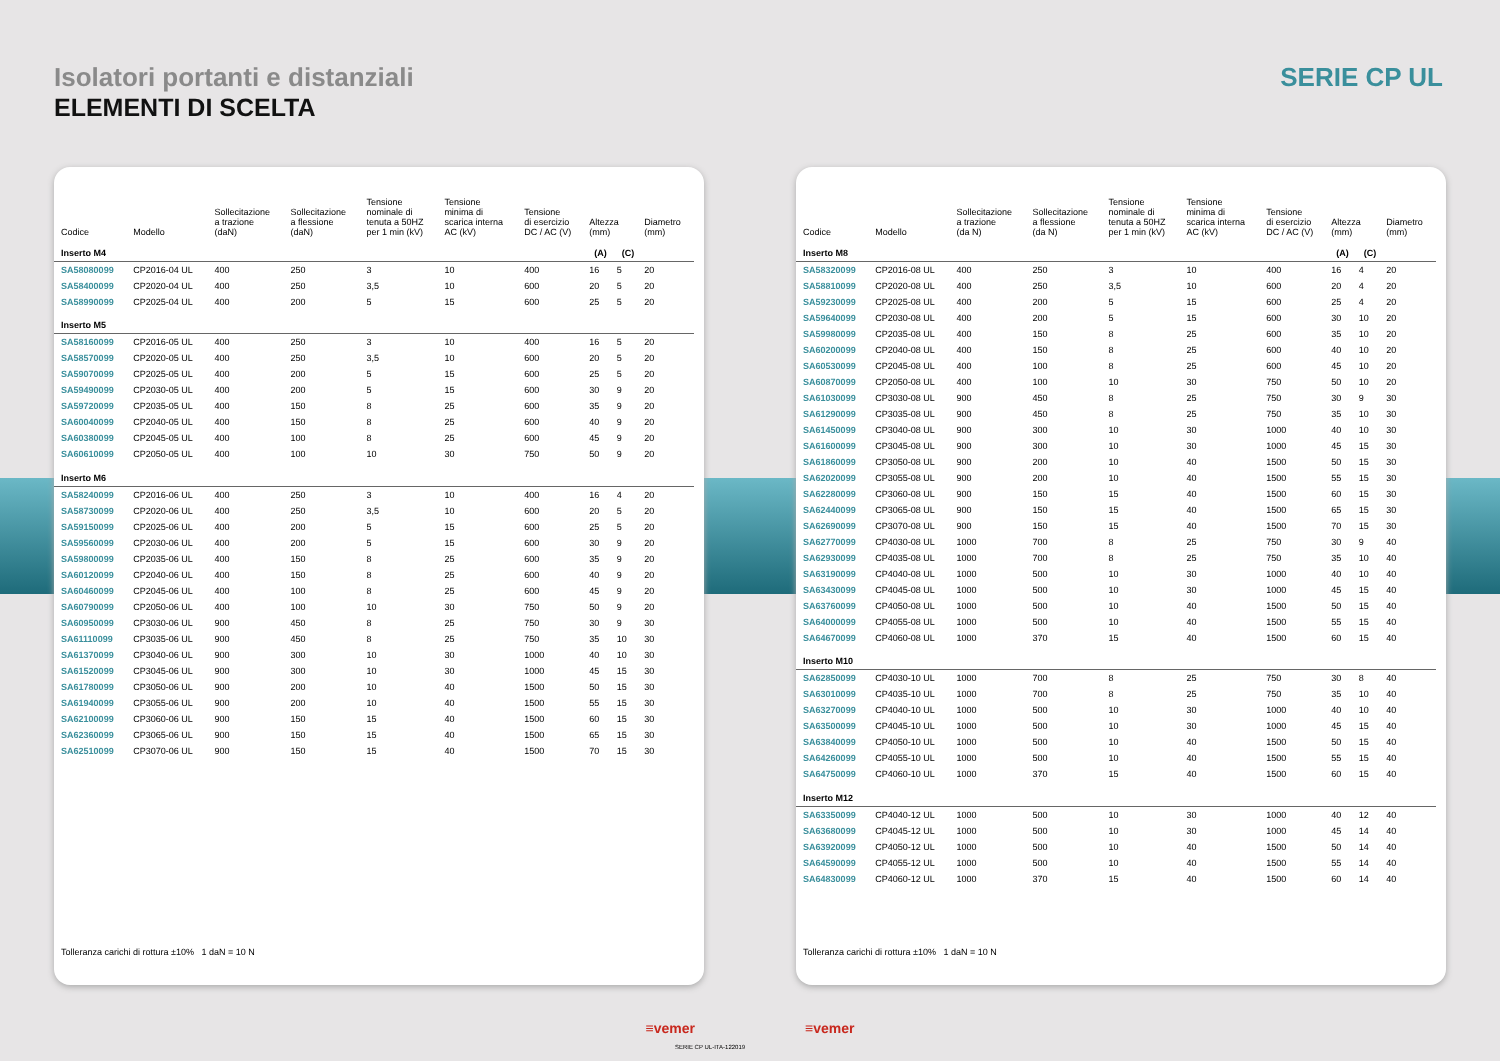Isolatori portanti e distanziali
ELEMENTI DI SCELTA
SERIE CP UL
| | Codice | Modello | Sollecitazione a trazione (daN) | Sollecitazione a flessione (daN) | Tensione nominale di tenuta a 50HZ per 1 min (kV) | Tensione minima di scarica interna AC (kV) | Tensione di esercizio DC / AC (V) | Altezza (mm) | | Diametro (mm) |
| --- | --- | --- | --- | --- | --- | --- | --- | --- | --- | --- |
| Inserto M4 | | | | | | | | (A) | (C) | |
| | SA58080099 | CP2016-04 UL | 400 | 250 | 3 | 10 | 400 | 16 | 5 | 20 |
| | SA58400099 | CP2020-04 UL | 400 | 250 | 3,5 | 10 | 600 | 20 | 5 | 20 |
| | SA58990099 | CP2025-04 UL | 400 | 200 | 5 | 15 | 600 | 25 | 5 | 20 |
| Inserto M5 | | | | | | | | | | |
| | SA58160099 | CP2016-05 UL | 400 | 250 | 3 | 10 | 400 | 16 | 5 | 20 |
| | SA58570099 | CP2020-05 UL | 400 | 250 | 3,5 | 10 | 600 | 20 | 5 | 20 |
| | SA59070099 | CP2025-05 UL | 400 | 200 | 5 | 15 | 600 | 25 | 5 | 20 |
| | SA59490099 | CP2030-05 UL | 400 | 200 | 5 | 15 | 600 | 30 | 9 | 20 |
| | SA59720099 | CP2035-05 UL | 400 | 150 | 8 | 25 | 600 | 35 | 9 | 20 |
| | SA60040099 | CP2040-05 UL | 400 | 150 | 8 | 25 | 600 | 40 | 9 | 20 |
| | SA60380099 | CP2045-05 UL | 400 | 100 | 8 | 25 | 600 | 45 | 9 | 20 |
| | SA60610099 | CP2050-05 UL | 400 | 100 | 10 | 30 | 750 | 50 | 9 | 20 |
| Inserto M6 | | | | | | | | | | |
| | SA58240099 | CP2016-06 UL | 400 | 250 | 3 | 10 | 400 | 16 | 4 | 20 |
| | SA58730099 | CP2020-06 UL | 400 | 250 | 3,5 | 10 | 600 | 20 | 5 | 20 |
| | SA59150099 | CP2025-06 UL | 400 | 200 | 5 | 15 | 600 | 25 | 5 | 20 |
| | SA59560099 | CP2030-06 UL | 400 | 200 | 5 | 15 | 600 | 30 | 9 | 20 |
| | SA59800099 | CP2035-06 UL | 400 | 150 | 8 | 25 | 600 | 35 | 9 | 20 |
| | SA60120099 | CP2040-06 UL | 400 | 150 | 8 | 25 | 600 | 40 | 9 | 20 |
| | SA60460099 | CP2045-06 UL | 400 | 100 | 8 | 25 | 600 | 45 | 9 | 20 |
| | SA60790099 | CP2050-06 UL | 400 | 100 | 10 | 30 | 750 | 50 | 9 | 20 |
| | SA60950099 | CP3030-06 UL | 900 | 450 | 8 | 25 | 750 | 30 | 9 | 30 |
| | SA61110099 | CP3035-06 UL | 900 | 450 | 8 | 25 | 750 | 35 | 10 | 30 |
| | SA61370099 | CP3040-06 UL | 900 | 300 | 10 | 30 | 1000 | 40 | 10 | 30 |
| | SA61520099 | CP3045-06 UL | 900 | 300 | 10 | 30 | 1000 | 45 | 15 | 30 |
| | SA61780099 | CP3050-06 UL | 900 | 200 | 10 | 40 | 1500 | 50 | 15 | 30 |
| | SA61940099 | CP3055-06 UL | 900 | 200 | 10 | 40 | 1500 | 55 | 15 | 30 |
| | SA62100099 | CP3060-06 UL | 900 | 150 | 15 | 40 | 1500 | 60 | 15 | 30 |
| | SA62360099 | CP3065-06 UL | 900 | 150 | 15 | 40 | 1500 | 65 | 15 | 30 |
| | SA62510099 | CP3070-06 UL | 900 | 150 | 15 | 40 | 1500 | 70 | 15 | 30 |
Tolleranza carichi di rottura ±10% 1 daN = 10 N
| | Codice | Modello | Sollecitazione a trazione (da N) | Sollecitazione a flessione (da N) | Tensione nominale di tenuta a 50HZ per 1 min (kV) | Tensione minima di scarica interna AC (kV) | Tensione di esercizio DC / AC (V) | Altezza (mm) | | Diametro (mm) |
| --- | --- | --- | --- | --- | --- | --- | --- | --- | --- | --- |
| Inserto M8 | | | | | | | | (A) | (C) | |
| | SA58320099 | CP2016-08 UL | 400 | 250 | 3 | 10 | 400 | 16 | 4 | 20 |
| | SA58810099 | CP2020-08 UL | 400 | 250 | 3,5 | 10 | 600 | 20 | 4 | 20 |
| | SA59230099 | CP2025-08 UL | 400 | 200 | 5 | 15 | 600 | 25 | 4 | 20 |
| | SA59640099 | CP2030-08 UL | 400 | 200 | 5 | 15 | 600 | 30 | 10 | 20 |
| | SA59980099 | CP2035-08 UL | 400 | 150 | 8 | 25 | 600 | 35 | 10 | 20 |
| | SA60200099 | CP2040-08 UL | 400 | 150 | 8 | 25 | 600 | 40 | 10 | 20 |
| | SA60530099 | CP2045-08 UL | 400 | 100 | 8 | 25 | 600 | 45 | 10 | 20 |
| | SA60870099 | CP2050-08 UL | 400 | 100 | 10 | 30 | 750 | 50 | 10 | 20 |
| | SA61030099 | CP3030-08 UL | 900 | 450 | 8 | 25 | 750 | 30 | 9 | 30 |
| | SA61290099 | CP3035-08 UL | 900 | 450 | 8 | 25 | 750 | 35 | 10 | 30 |
| | SA61450099 | CP3040-08 UL | 900 | 300 | 10 | 30 | 1000 | 40 | 10 | 30 |
| | SA61600099 | CP3045-08 UL | 900 | 300 | 10 | 30 | 1000 | 45 | 15 | 30 |
| | SA61860099 | CP3050-08 UL | 900 | 200 | 10 | 40 | 1500 | 50 | 15 | 30 |
| | SA62020099 | CP3055-08 UL | 900 | 200 | 10 | 40 | 1500 | 55 | 15 | 30 |
| | SA62280099 | CP3060-08 UL | 900 | 150 | 15 | 40 | 1500 | 60 | 15 | 30 |
| | SA62440099 | CP3065-08 UL | 900 | 150 | 15 | 40 | 1500 | 65 | 15 | 30 |
| | SA62690099 | CP3070-08 UL | 900 | 150 | 15 | 40 | 1500 | 70 | 15 | 30 |
| | SA62770099 | CP4030-08 UL | 1000 | 700 | 8 | 25 | 750 | 30 | 9 | 40 |
| | SA62930099 | CP4035-08 UL | 1000 | 700 | 8 | 25 | 750 | 35 | 10 | 40 |
| | SA63190099 | CP4040-08 UL | 1000 | 500 | 10 | 30 | 1000 | 40 | 10 | 40 |
| | SA63430099 | CP4045-08 UL | 1000 | 500 | 10 | 30 | 1000 | 45 | 15 | 40 |
| | SA63760099 | CP4050-08 UL | 1000 | 500 | 10 | 40 | 1500 | 50 | 15 | 40 |
| | SA64000099 | CP4055-08 UL | 1000 | 500 | 10 | 40 | 1500 | 55 | 15 | 40 |
| | SA64670099 | CP4060-08 UL | 1000 | 370 | 15 | 40 | 1500 | 60 | 15 | 40 |
| Inserto M10 | | | | | | | | | | |
| | SA62850099 | CP4030-10 UL | 1000 | 700 | 8 | 25 | 750 | 30 | 8 | 40 |
| | SA63010099 | CP4035-10 UL | 1000 | 700 | 8 | 25 | 750 | 35 | 10 | 40 |
| | SA63270099 | CP4040-10 UL | 1000 | 500 | 10 | 30 | 1000 | 40 | 10 | 40 |
| | SA63500099 | CP4045-10 UL | 1000 | 500 | 10 | 30 | 1000 | 45 | 15 | 40 |
| | SA63840099 | CP4050-10 UL | 1000 | 500 | 10 | 40 | 1500 | 50 | 15 | 40 |
| | SA64260099 | CP4055-10 UL | 1000 | 500 | 10 | 40 | 1500 | 55 | 15 | 40 |
| | SA64750099 | CP4060-10 UL | 1000 | 370 | 15 | 40 | 1500 | 60 | 15 | 40 |
| Inserto M12 | | | | | | | | | | |
| | SA63350099 | CP4040-12 UL | 1000 | 500 | 10 | 30 | 1000 | 40 | 12 | 40 |
| | SA63680099 | CP4045-12 UL | 1000 | 500 | 10 | 30 | 1000 | 45 | 14 | 40 |
| | SA63920099 | CP4050-12 UL | 1000 | 500 | 10 | 40 | 1500 | 50 | 14 | 40 |
| | SA64590099 | CP4055-12 UL | 1000 | 500 | 10 | 40 | 1500 | 55 | 14 | 40 |
| | SA64830099 | CP4060-12 UL | 1000 | 370 | 15 | 40 | 1500 | 60 | 14 | 40 |
Tolleranza carichi di rottura ±10% 1 daN = 10 N
≡vemer ≡vemer
SERIE CP UL-ITA-122019